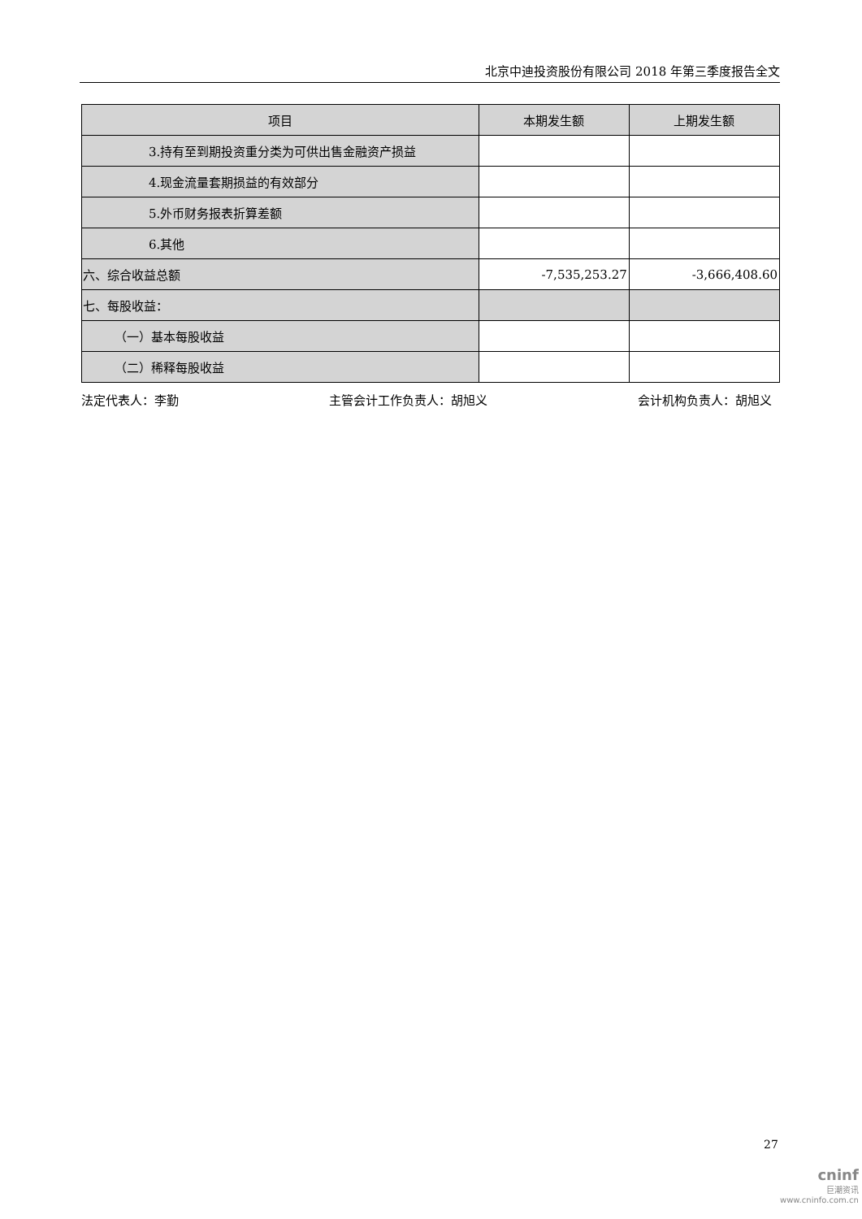北京中迪投资股份有限公司 2018 年第三季度报告全文
| 项目 | 本期发生额 | 上期发生额 |
| --- | --- | --- |
| 3.持有至到期投资重分类为可供出售金融资产损益 | | |
| 4.现金流量套期损益的有效部分 | | |
| 5.外币财务报表折算差额 | | |
| 6.其他 | | |
| 六、综合收益总额 | -7,535,253.27 | -3,666,408.60 |
| 七、每股收益： | | |
| （一）基本每股收益 | | |
| （二）稀释每股收益 | | |
法定代表人：李勤 主管会计工作负责人：胡旭义 会计机构负责人：胡旭义
27
cninf
巨潮资讯
www.cninfo.com.cn